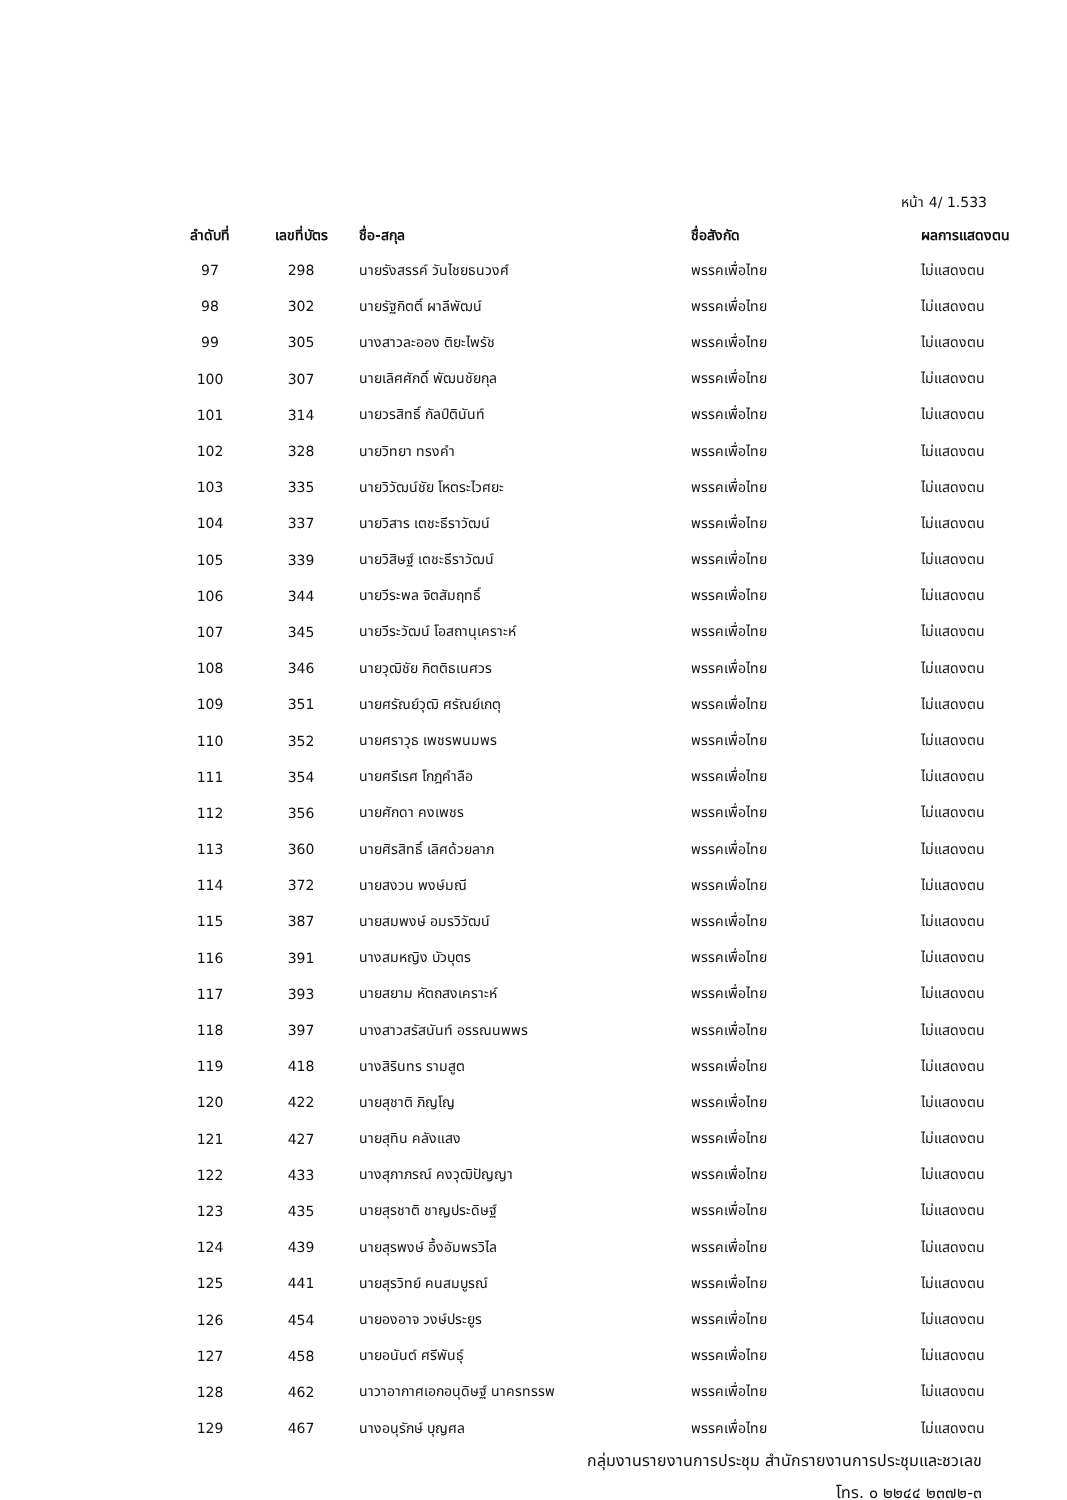หน้า 4/ 1.533
| ลำดับที่ | เลขที่บัตร | ชื่อ-สกุล | ชื่อสังกัด | ผลการแสดงตน |
| --- | --- | --- | --- | --- |
| 97 | 298 | นายรังสรรค์ วันไชยธนวงศ์ | พรรคเพื่อไทย | ไม่แสดงตน |
| 98 | 302 | นายรัฐกิตติ์ ผาลีพัฒน์ | พรรคเพื่อไทย | ไม่แสดงตน |
| 99 | 305 | นางสาวละออง ติยะไพรัช | พรรคเพื่อไทย | ไม่แสดงตน |
| 100 | 307 | นายเลิศศักดิ์ พัฒนชัยกุล | พรรคเพื่อไทย | ไม่แสดงตน |
| 101 | 314 | นายวรสิทธิ์ กัลป์ตินันท์ | พรรคเพื่อไทย | ไม่แสดงตน |
| 102 | 328 | นายวิทยา ทรงคำ | พรรคเพื่อไทย | ไม่แสดงตน |
| 103 | 335 | นายวิวัฒน์ชัย โหตระไวศยะ | พรรคเพื่อไทย | ไม่แสดงตน |
| 104 | 337 | นายวิสาร เตชะธีราวัฒน์ | พรรคเพื่อไทย | ไม่แสดงตน |
| 105 | 339 | นายวิสิษฐ์ เตชะธีราวัฒน์ | พรรคเพื่อไทย | ไม่แสดงตน |
| 106 | 344 | นายวีระพล จิตสัมฤทธิ์ | พรรคเพื่อไทย | ไม่แสดงตน |
| 107 | 345 | นายวีระวัฒน์ โอสถานุเคราะห์ | พรรคเพื่อไทย | ไม่แสดงตน |
| 108 | 346 | นายวุฒิชัย กิตติธเนศวร | พรรคเพื่อไทย | ไม่แสดงตน |
| 109 | 351 | นายศรัณย์วุฒิ ศรัณย์เกตุ | พรรคเพื่อไทย | ไม่แสดงตน |
| 110 | 352 | นายศราวุธ เพชรพนมพร | พรรคเพื่อไทย | ไม่แสดงตน |
| 111 | 354 | นายศรีเรศ โกฎคำลือ | พรรคเพื่อไทย | ไม่แสดงตน |
| 112 | 356 | นายศักดา คงเพชร | พรรคเพื่อไทย | ไม่แสดงตน |
| 113 | 360 | นายศิรสิทธิ์ เลิศด้วยลาภ | พรรคเพื่อไทย | ไม่แสดงตน |
| 114 | 372 | นายสงวน พงษ์มณี | พรรคเพื่อไทย | ไม่แสดงตน |
| 115 | 387 | นายสมพงษ์ อมรวิวัฒน์ | พรรคเพื่อไทย | ไม่แสดงตน |
| 116 | 391 | นางสมหญิง บัวบุตร | พรรคเพื่อไทย | ไม่แสดงตน |
| 117 | 393 | นายสยาม หัตถสงเคราะห์ | พรรคเพื่อไทย | ไม่แสดงตน |
| 118 | 397 | นางสาวสรัสนันท์ อรรณนพพร | พรรคเพื่อไทย | ไม่แสดงตน |
| 119 | 418 | นางสิรินทร รามสูต | พรรคเพื่อไทย | ไม่แสดงตน |
| 120 | 422 | นายสุชาติ ภิญโญ | พรรคเพื่อไทย | ไม่แสดงตน |
| 121 | 427 | นายสุทิน คลังแสง | พรรคเพื่อไทย | ไม่แสดงตน |
| 122 | 433 | นางสุภาภรณ์ คงวุฒิปัญญา | พรรคเพื่อไทย | ไม่แสดงตน |
| 123 | 435 | นายสุรชาติ ชาญประดิษฐ์ | พรรคเพื่อไทย | ไม่แสดงตน |
| 124 | 439 | นายสุรพงษ์ อึ้งอัมพรวิไล | พรรคเพื่อไทย | ไม่แสดงตน |
| 125 | 441 | นายสุรวิทย์ คนสมบูรณ์ | พรรคเพื่อไทย | ไม่แสดงตน |
| 126 | 454 | นายองอาจ วงษ์ประยูร | พรรคเพื่อไทย | ไม่แสดงตน |
| 127 | 458 | นายอนันต์ ศรีพันธุ์ | พรรคเพื่อไทย | ไม่แสดงตน |
| 128 | 462 | นาวาอากาศเอกอนุดิษฐ์ นาครทรรพ | พรรคเพื่อไทย | ไม่แสดงตน |
| 129 | 467 | นางอนุรักษ์ บุญศล | พรรคเพื่อไทย | ไม่แสดงตน |
กลุ่มงานรายงานการประชุม สำนักรายงานการประชุมและชวเลข
โทร. ๐ ๒๒๔๔ ๒๓๗๒-๓